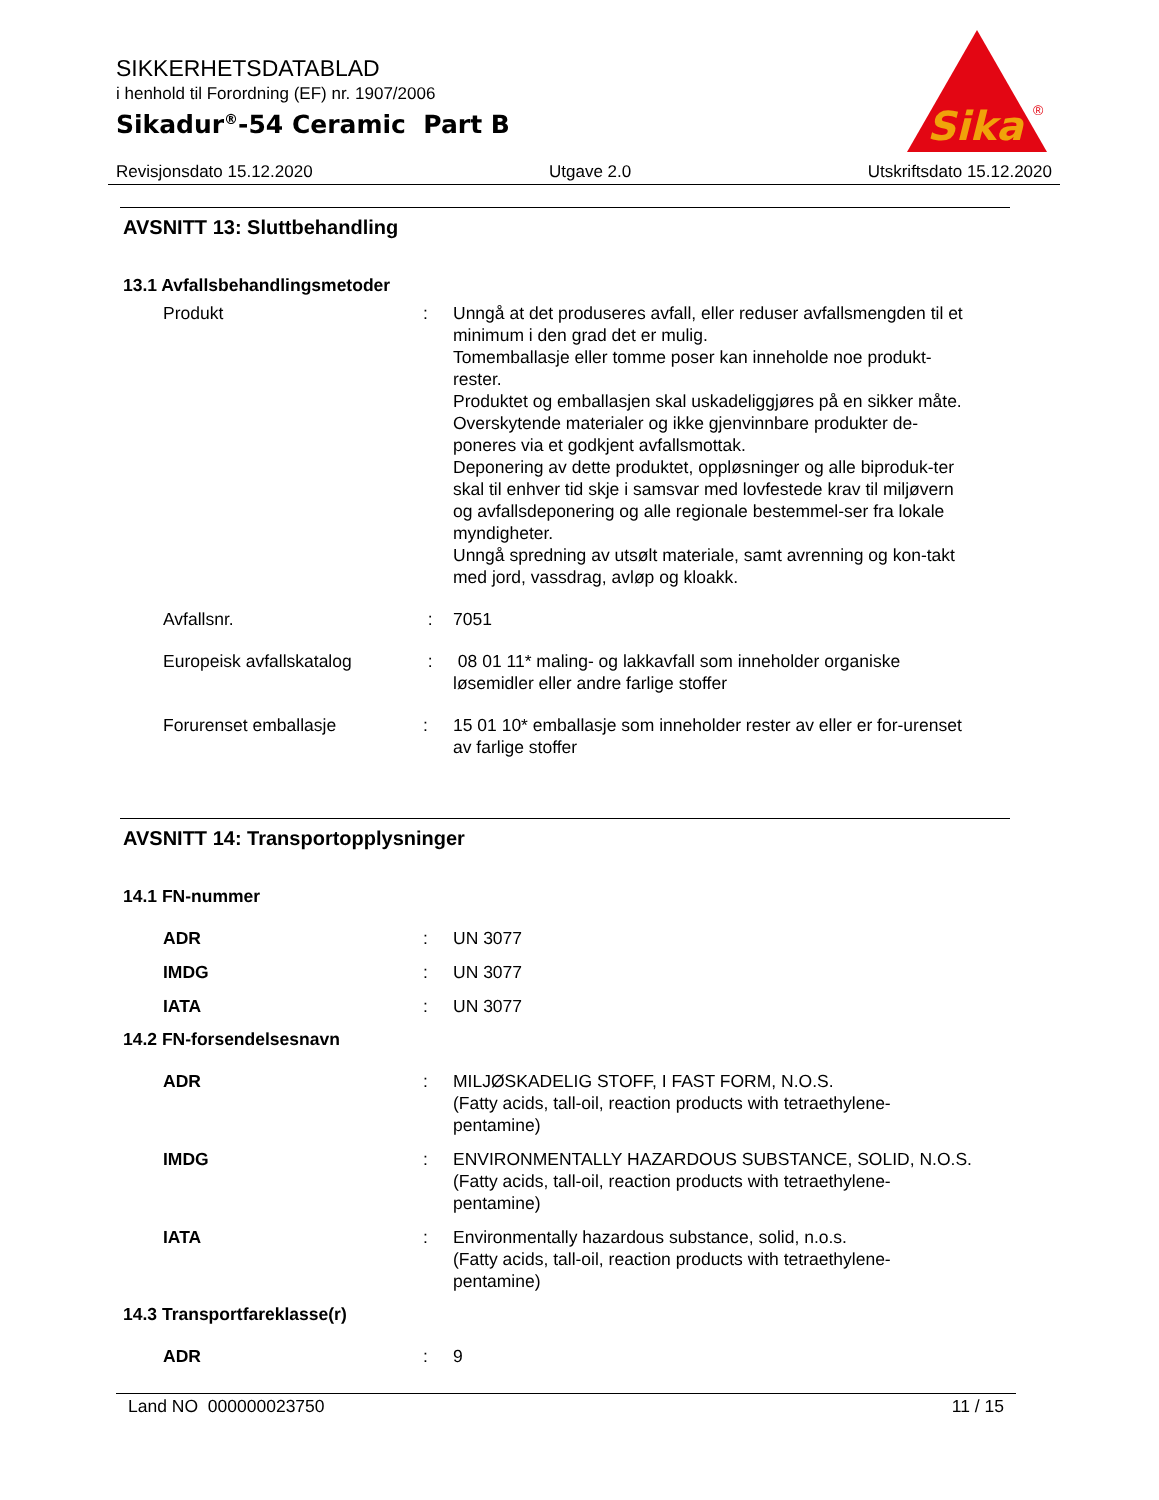SIKKERHETSDATABLAD
i henhold til Forordning (EF) nr. 1907/2006
Sikadur<sup>®</sup>-54 Ceramic Part B
Sika
®
Revisjonsdato 15.12.2020 Utgave 2.0 Utskriftsdato 15.12.2020
AVSNITT 13: Sluttbehandling
13.1 Avfallsbehandlingsmetoder
Produkt : Unngå at det produseres avfall, eller reduser avfallsmengden til et minimum i den grad det er mulig.
Tomemballasje eller tomme poser kan inneholde noe produkt-rester.
Produktet og emballasjen skal uskadeliggjøres på en sikker måte.
Overskytende materialer og ikke gjenvinnbare produkter de-poneres via et godkjent avfallsmottak.
Deponering av dette produktet, oppløsninger og alle biproduk-ter skal til enhver tid skje i samsvar med lovfestede krav til miljøvern og avfallsdeponering og alle regionale bestemmel-ser fra lokale myndigheter.
Unngå spredning av utsølt materiale, samt avrenning og kon-takt med jord, vassdrag, avløp og kloakk.
Avfallsnr. : 7051
Europeisk avfallskatalog : 08 01 11* maling- og lakkavfall som inneholder organiske løsemidler eller andre farlige stoffer
Forurenset emballasje : 15 01 10* emballasje som inneholder rester av eller er for-urenset av farlige stoffer
AVSNITT 14: Transportopplysninger
14.1 FN-nummer
ADR : UN 3077
IMDG : UN 3077
IATA : UN 3077
14.2 FN-forsendelsesnavn
ADR : MILJØSKADELIG STOFF, I FAST FORM, N.O.S.
(Fatty acids, tall-oil, reaction products with tetraethylene-pentamine)
IMDG : ENVIRONMENTALLY HAZARDOUS SUBSTANCE, SOLID, N.O.S.
(Fatty acids, tall-oil, reaction products with tetraethylene-pentamine)
IATA : Environmentally hazardous substance, solid, n.o.s.
(Fatty acids, tall-oil, reaction products with tetraethylene-pentamine)
14.3 Transportfareklasse(r)
ADR : 9
Land NO 000000023750 11 / 15